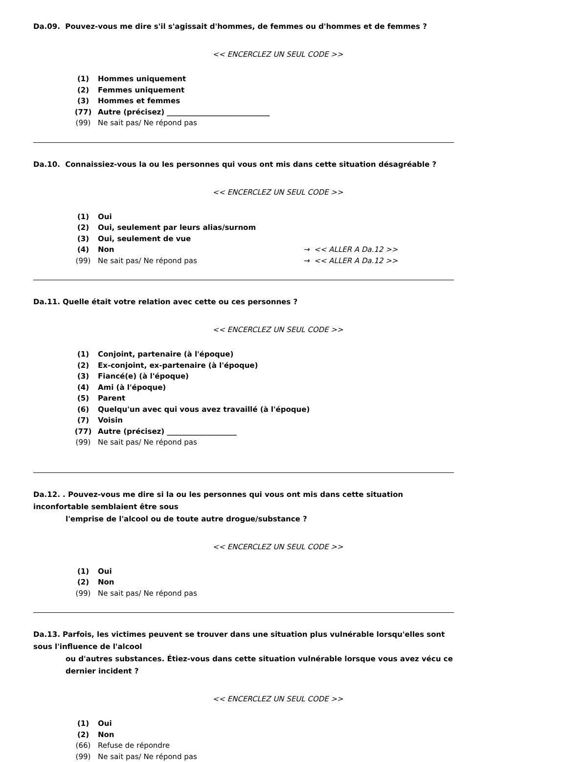Da.09. Pouvez-vous me dire s'il s'agissait d'hommes, de femmes ou d'hommes et de femmes ?
<< ENCERCLEZ UN SEUL CODE >>
(1) Hommes uniquement
(2) Femmes uniquement
(3) Hommes et femmes
(77) Autre (précisez) ____________________________
(99) Ne sait pas/ Ne répond pas
Da.10. Connaissiez-vous la ou les personnes qui vous ont mis dans cette situation désagréable ?
<< ENCERCLEZ UN SEUL CODE >>
(1) Oui
(2) Oui, seulement par leurs alias/surnom
(3) Oui, seulement de vue
(4) Non → << ALLER A Da.12 >>
(99) Ne sait pas/ Ne répond pas → << ALLER A Da.12 >>
Da.11. Quelle était votre relation avec cette ou ces personnes ?
<< ENCERCLEZ UN SEUL CODE >>
(1) Conjoint, partenaire (à l'époque)
(2) Ex-conjoint, ex-partenaire (à l'époque)
(3) Fiancé(e) (à l'époque)
(4) Ami (à l'époque)
(5) Parent
(6) Quelqu'un avec qui vous avez travaillé (à l'époque)
(7) Voisin
(77) Autre (précisez) ___________________
(99) Ne sait pas/ Ne répond pas
Da.12. . Pouvez-vous me dire si la ou les personnes qui vous ont mis dans cette situation inconfortable semblaient être sous
l'emprise de l'alcool ou de toute autre drogue/substance ?
<< ENCERCLEZ UN SEUL CODE >>
(1) Oui
(2) Non
(99) Ne sait pas/ Ne répond pas
Da.13. Parfois, les victimes peuvent se trouver dans une situation plus vulnérable lorsqu'elles sont sous l'influence de l'alcool
ou d'autres substances. Étiez-vous dans cette situation vulnérable lorsque vous avez vécu ce dernier incident ?
<< ENCERCLEZ UN SEUL CODE >>
(1) Oui
(2) Non
(66) Refuse de répondre
(99) Ne sait pas/ Ne répond pas